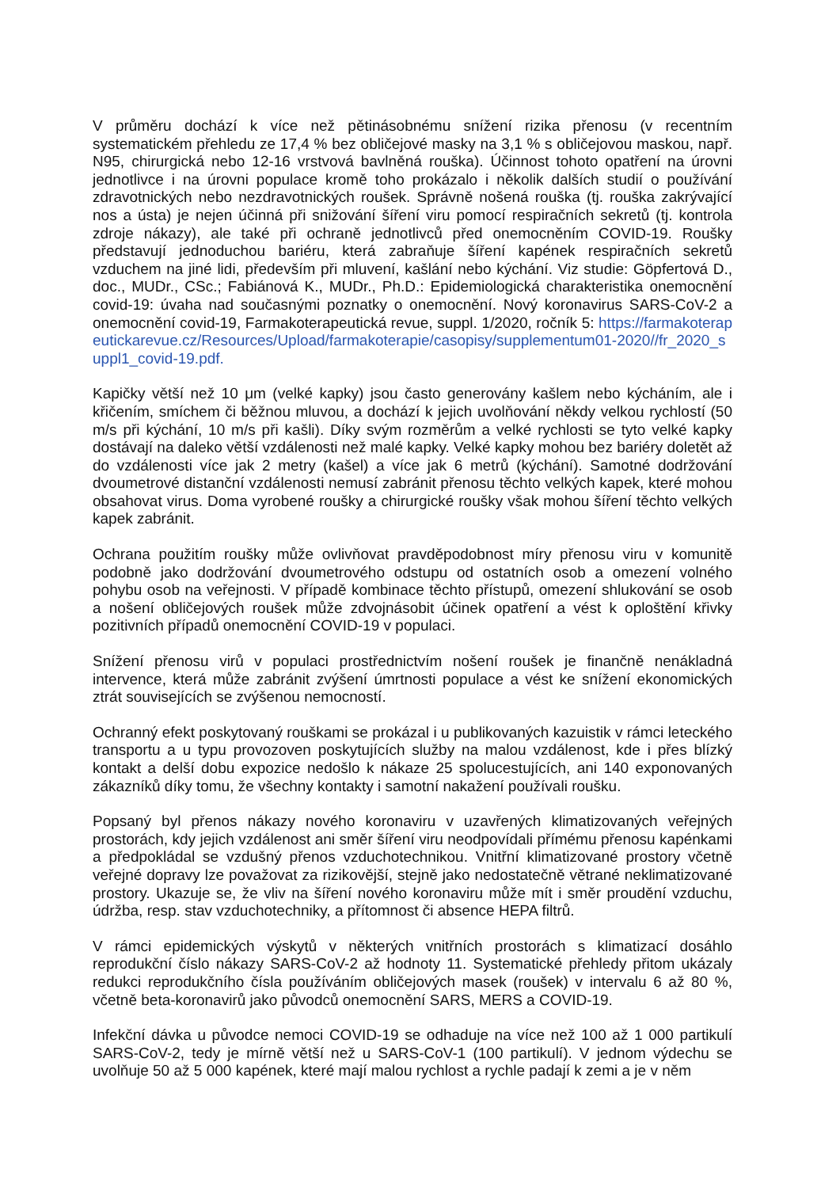V průměru dochází k více než pětinásobnému snížení rizika přenosu (v recentním systematickém přehledu ze 17,4 % bez obličejové masky na 3,1 % s obličejovou maskou, např. N95, chirurgická nebo 12-16 vrstvová bavlněná rouška). Účinnost tohoto opatření na úrovni jednotlivce i na úrovni populace kromě toho prokázalo i několik dalších studií o používání zdravotnických nebo nezdravotnických roušek. Správně nošená rouška (tj. rouška zakrývající nos a ústa) je nejen účinná při snižování šíření viru pomocí respiračních sekretů (tj. kontrola zdroje nákazy), ale také při ochraně jednotlivců před onemocněním COVID-19. Roušky představují jednoduchou bariéru, která zabraňuje šíření kapének respiračních sekretů vzduchem na jiné lidi, především při mluvení, kašlání nebo kýchání. Viz studie: Göpfertová D., doc., MUDr., CSc.; Fabiánová K., MUDr., Ph.D.: Epidemiologická charakteristika onemocnění covid-19: úvaha nad současnými poznatky o onemocnění. Nový koronavirus SARS-CoV-2 a onemocnění covid-19, Farmakoterapeutická revue, suppl. 1/2020, ročník 5: https://farmakoterapeutickarevue.cz/Resources/Upload/farmakoterapie/casopisy/supplementum01-2020//fr_2020_suppl1_covid-19.pdf.
Kapičky větší než 10 μm (velké kapky) jsou často generovány kašlem nebo kýcháním, ale i křičením, smíchem či běžnou mluvou, a dochází k jejich uvolňování někdy velkou rychlostí (50 m/s při kýchání, 10 m/s při kašli). Díky svým rozměrům a velké rychlosti se tyto velké kapky dostávají na daleko větší vzdálenosti než malé kapky. Velké kapky mohou bez bariéry doletět až do vzdálenosti více jak 2 metry (kašel) a více jak 6 metrů (kýchání). Samotné dodržování dvoumetrové distanční vzdálenosti nemusí zabránit přenosu těchto velkých kapek, které mohou obsahovat virus. Doma vyrobené roušky a chirurgické roušky však mohou šíření těchto velkých kapek zabránit.
Ochrana použitím roušky může ovlivňovat pravděpodobnost míry přenosu viru v komunitě podobně jako dodržování dvoumetrového odstupu od ostatních osob a omezení volného pohybu osob na veřejnosti. V případě kombinace těchto přístupů, omezení shlukování se osob a nošení obličejových roušek může zdvojnásobit účinek opatření a vést k oploštění křivky pozitivních případů onemocnění COVID-19 v populaci.
Snížení přenosu virů v populaci prostřednictvím nošení roušek je finančně nenákladná intervence, která může zabránit zvýšení úmrtnosti populace a vést ke snížení ekonomických ztrát souvisejících se zvýšenou nemocností.
Ochranný efekt poskytovaný rouškami se prokázal i u publikovaných kazuistik v rámci leteckého transportu a u typu provozoven poskytujících služby na malou vzdálenost, kde i přes blízký kontakt a delší dobu expozice nedošlo k nákaze 25 spolucestujících, ani 140 exponovaných zákazníků díky tomu, že všechny kontakty i samotní nakažení používali roušku.
Popsaný byl přenos nákazy nového koronaviru v uzavřených klimatizovaných veřejných prostorách, kdy jejich vzdálenost ani směr šíření viru neodpovídali přímému přenosu kapénkami a předpokládal se vzdušný přenos vzduchotechnikou. Vnitřní klimatizované prostory včetně veřejné dopravy lze považovat za rizikovější, stejně jako nedostatečně větrané neklimatizované prostory. Ukazuje se, že vliv na šíření nového koronaviru může mít i směr proudění vzduchu, údržba, resp. stav vzduchotechniky, a přítomnost či absence HEPA filtrů.
V rámci epidemických výskytů v některých vnitřních prostorách s klimatizací dosáhlo reprodukční číslo nákazy SARS-CoV-2 až hodnoty 11. Systematické přehledy přitom ukázaly redukci reprodukčního čísla používáním obličejových masek (roušek) v intervalu 6 až 80 %, včetně beta-koronavirů jako původců onemocnění SARS, MERS a COVID-19.
Infekční dávka u původce nemoci COVID-19 se odhaduje na více než 100 až 1 000 partikulí SARS-CoV-2, tedy je mírně větší než u SARS-CoV-1 (100 partikulí). V jednom výdechu se uvolňuje 50 až 5 000 kapének, které mají malou rychlost a rychle padají k zemi a je v něm